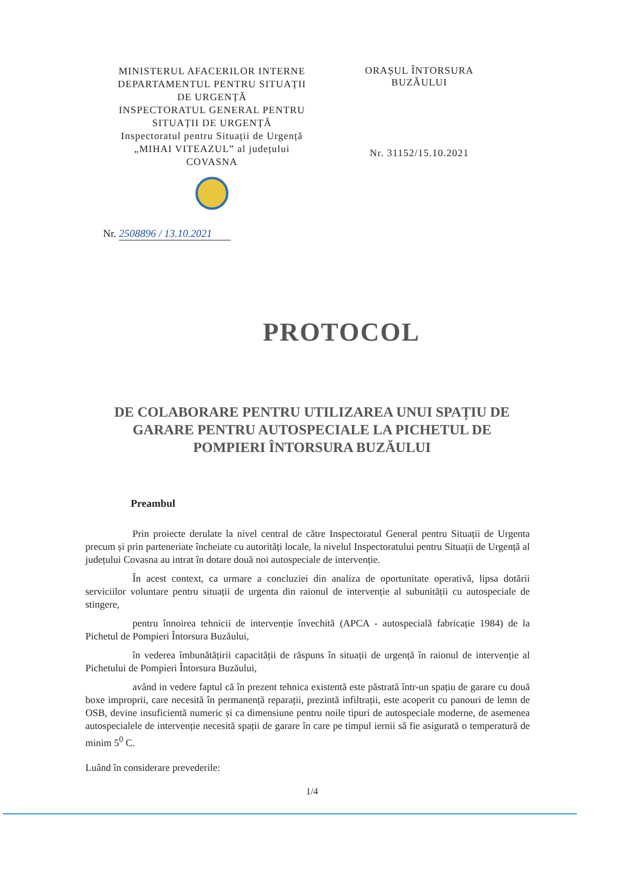MINISTERUL AFACERILOR INTERNE
DEPARTAMENTUL PENTRU SITUAȚII
DE URGENȚĂ
INSPECTORATUL GENERAL PENTRU
SITUAȚII DE URGENȚĂ
Inspectoratul pentru Situații de Urgență
„MIHAI VITEAZUL” al județului
COVASNA
ORAȘUL ÎNTORSURA
BUZĂULUI
Nr. 31152/15.10.2021
Nr. 2508896 / 13.10.2021
PROTOCOL
DE COLABORARE PENTRU UTILIZAREA UNUI SPAȚIU DE GARARE PENTRU AUTOSPECIALE LA PICHETUL DE POMPIERI ÎNTORSURA BUZĂULUI
Preambul
Prin proiecte derulate la nivel central de către Inspectoratul General pentru Situații de Urgenta precum și prin parteneriate încheiate cu autorități locale, la nivelul Inspectoratului pentru Situații de Urgență al județului Covasna au intrat în dotare două noi autospeciale de intervenție.
În acest context, ca urmare a concluziei din analiza de oportunitate operativă, lipsa dotării serviciilor voluntare pentru situații de urgenta din raionul de intervenție al subunității cu autospeciale de stingere,
pentru înnoirea tehnicii de intervenție învechită (APCA - autospecială fabricație 1984) de la Pichetul de Pompieri Întorsura Buzăului,
în vederea îmbunătățirii capacității de răspuns în situații de urgență în raionul de intervenție al Pichetului de Pompieri Întorsura Buzăului,
având in vedere faptul că în prezent tehnica existentă este păstrată într-un spațiu de garare cu două boxe improprii, care necesită în permanență reparații, prezintă infiltrații, este acoperit cu panouri de lemn de OSB, devine insuficientă numeric și ca dimensiune pentru noile tipuri de autospeciale moderne, de asemenea autospecialele de intervenție necesită spații de garare în care pe timpul iernii să fie asigurată o temperatură de minim 5<sup>0</sup> C.
Luând în considerare prevederile:
1/4